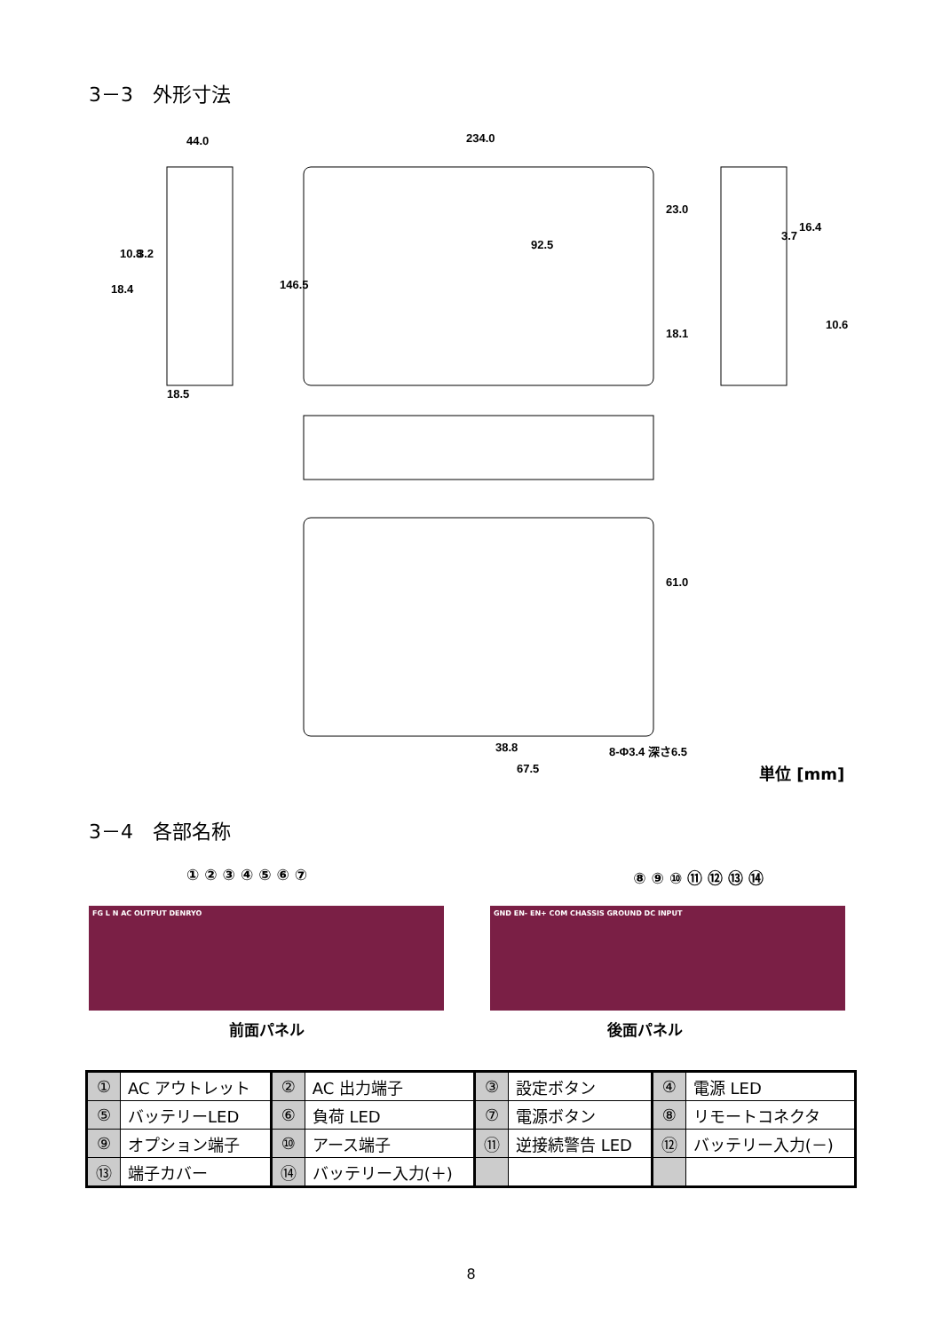3－3　外形寸法
44.0
234.0
92.5
18.5
38.8
67.5
8-Φ3.4 深さ6.5
146.5
23.0
18.1
18.4
10.8
3.2
16.4
3.7
10.6
61.0
単位 [mm]
3－4　各部名称
① ② ③ ④ ⑤ ⑥ ⑦ ⑧ ⑨ ⑩ ⑪ ⑫ ⑬ ⑭
FG L N AC OUTPUT DENRYO GND EN- EN+ COM CHASSIS GROUND DC INPUT
前面パネル 後面パネル
| ① | AC アウトレット | ② | AC 出力端子 | ③ | 設定ボタン | ④ | 電源 LED |
| ⑤ | バッテリーLED | ⑥ | 負荷 LED | ⑦ | 電源ボタン | ⑧ | リモートコネクタ |
| ⑨ | オプション端子 | ⑩ | アース端子 | ⑪ | 逆接続警告 LED | ⑫ | バッテリー入力(－) |
| ⑬ | 端子カバー | ⑭ | バッテリー入力(＋) | | | | |
8